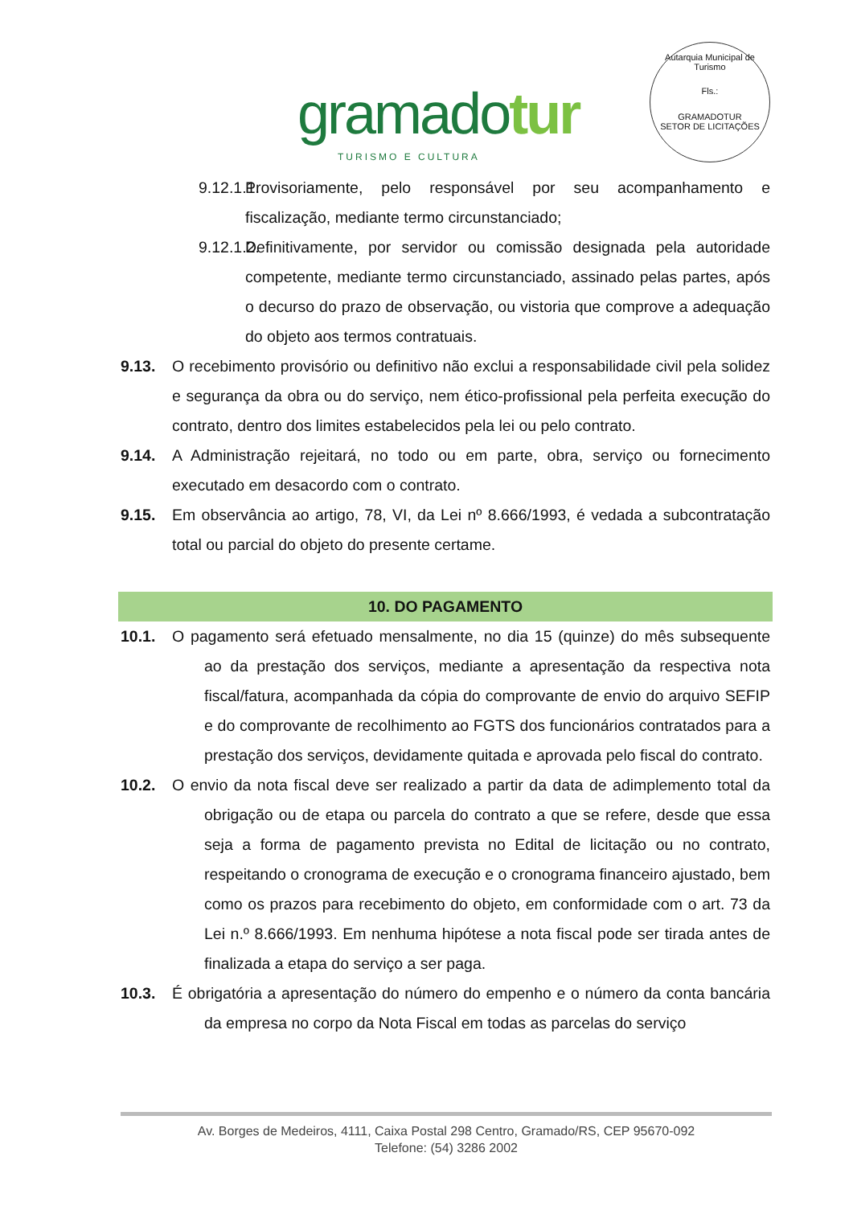gramadotur
TURISMO E CULTURA
Autarquia Municipal de Turismo
Fls.:
GRAMADOTUR
SETOR DE LICITAÇÕES
9.12.1.1.
Provisoriamente, pelo responsável por seu acompanhamento e fiscalização, mediante termo circunstanciado;
9.12.1.2.
Definitivamente, por servidor ou comissão designada pela autoridade competente, mediante termo circunstanciado, assinado pelas partes, após o decurso do prazo de observação, ou vistoria que comprove a adequação do objeto aos termos contratuais.
9.13. O recebimento provisório ou definitivo não exclui a responsabilidade civil pela solidez e segurança da obra ou do serviço, nem ético-profissional pela perfeita execução do contrato, dentro dos limites estabelecidos pela lei ou pelo contrato.
9.14. A Administração rejeitará, no todo ou em parte, obra, serviço ou fornecimento executado em desacordo com o contrato.
9.15. Em observância ao artigo, 78, VI, da Lei nº 8.666/1993, é vedada a subcontratação total ou parcial do objeto do presente certame.
10. DO PAGAMENTO
10.1. O pagamento será efetuado mensalmente, no dia 15 (quinze) do mês subsequente ao da prestação dos serviços, mediante a apresentação da respectiva nota fiscal/fatura, acompanhada da cópia do comprovante de envio do arquivo SEFIP e do comprovante de recolhimento ao FGTS dos funcionários contratados para a prestação dos serviços, devidamente quitada e aprovada pelo fiscal do contrato.
10.2. O envio da nota fiscal deve ser realizado a partir da data de adimplemento total da obrigação ou de etapa ou parcela do contrato a que se refere, desde que essa seja a forma de pagamento prevista no Edital de licitação ou no contrato, respeitando o cronograma de execução e o cronograma financeiro ajustado, bem como os prazos para recebimento do objeto, em conformidade com o art. 73 da Lei n.º 8.666/1993. Em nenhuma hipótese a nota fiscal pode ser tirada antes de finalizada a etapa do serviço a ser paga.
10.3. É obrigatória a apresentação do número do empenho e o número da conta bancária da empresa no corpo da Nota Fiscal em todas as parcelas do serviço
Av. Borges de Medeiros, 4111, Caixa Postal 298 Centro, Gramado/RS, CEP 95670-092
Telefone: (54) 3286 2002